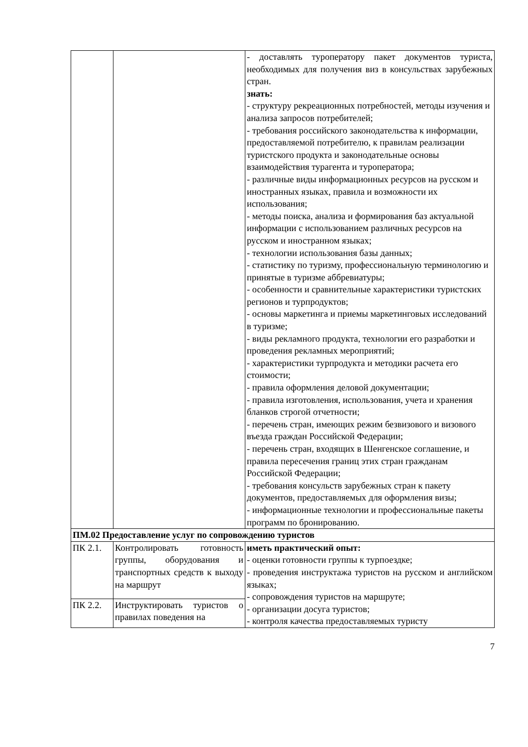| | | - доставлять туроператору пакет документов туриста, необходимых для получения виз в консульствах зарубежных стран. знать: - структуру рекреационных потребностей, методы изучения и анализа запросов потребителей; - требования российского законодательства к информации, предоставляемой потребителю, к правилам реализации туристского продукта и законодательные основы взаимодействия турагента и туроператора; - различные виды информационных ресурсов на русском и иностранных языках, правила и возможности их использования; - методы поиска, анализа и формирования баз актуальной информации с использованием различных ресурсов на русском и иностранном языках; - технологии использования базы данных; - статистику по туризму, профессиональную терминологию и принятые в туризме аббревиатуры; - особенности и сравнительные характеристики туристских регионов и турпродуктов; - основы маркетинга и приемы маркетинговых исследований в туризме; - виды рекламного продукта, технологии его разработки и проведения рекламных мероприятий; - характеристики турпродукта и методики расчета его стоимости; - правила оформления деловой документации; - правила изготовления, использования, учета и хранения бланков строгой отчетности; - перечень стран, имеющих режим безвизового и визового въезда граждан Российской Федерации; - перечень стран, входящих в Шенгенское соглашение, и правила пересечения границ этих стран гражданам Российской Федерации; - требования консульств зарубежных стран к пакету документов, предоставляемых для оформления визы; - информационные технологии и профессиональные пакеты программ по бронированию. |
| ПМ.02 Предоставление услуг по сопровождению туристов | | |
| ПК 2.1. | Контролировать готовность группы, оборудования и транспортных средств к выходу на маршрут | иметь практический опыт: - оценки готовности группы к турпоездке; - проведения инструктажа туристов на русском и английском языках; - сопровождения туристов на маршруте; - организации досуга туристов; - контроля качества предоставляемых туристу |
| ПК 2.2. | Инструктировать туристов о правилах поведения на | |
7